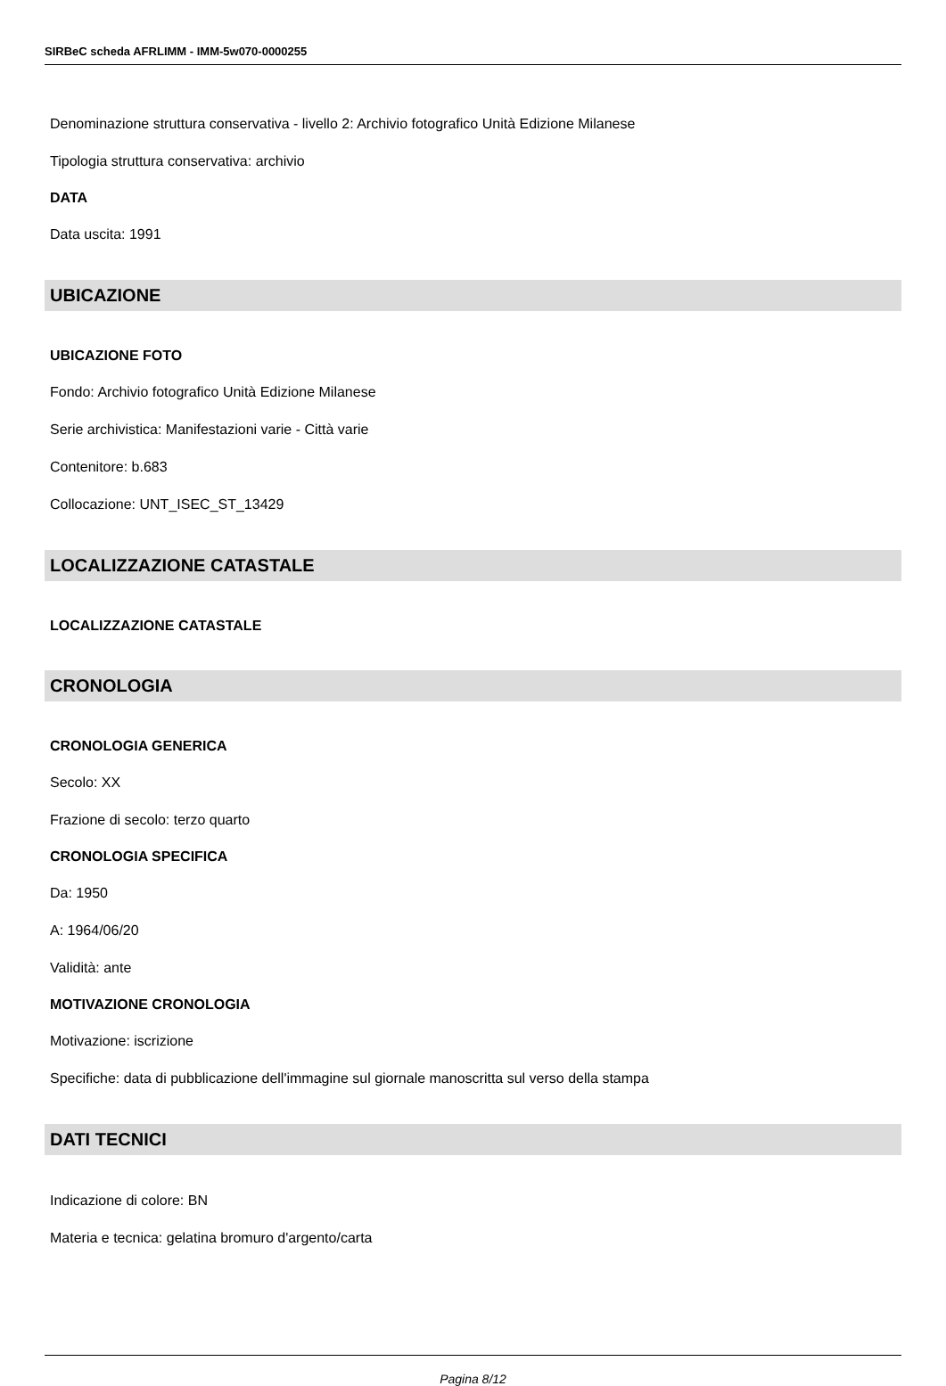SIRBeC scheda AFRLIMM - IMM-5w070-0000255
Denominazione struttura conservativa - livello 2: Archivio fotografico Unità Edizione Milanese
Tipologia struttura conservativa: archivio
DATA
Data uscita: 1991
UBICAZIONE
UBICAZIONE FOTO
Fondo: Archivio fotografico Unità Edizione Milanese
Serie archivistica: Manifestazioni varie - Città varie
Contenitore: b.683
Collocazione: UNT_ISEC_ST_13429
LOCALIZZAZIONE CATASTALE
LOCALIZZAZIONE CATASTALE
CRONOLOGIA
CRONOLOGIA GENERICA
Secolo: XX
Frazione di secolo: terzo quarto
CRONOLOGIA SPECIFICA
Da: 1950
A: 1964/06/20
Validità: ante
MOTIVAZIONE CRONOLOGIA
Motivazione: iscrizione
Specifiche: data di pubblicazione dell'immagine sul giornale manoscritta sul verso della stampa
DATI TECNICI
Indicazione di colore: BN
Materia e tecnica: gelatina bromuro d'argento/carta
Pagina 8/12